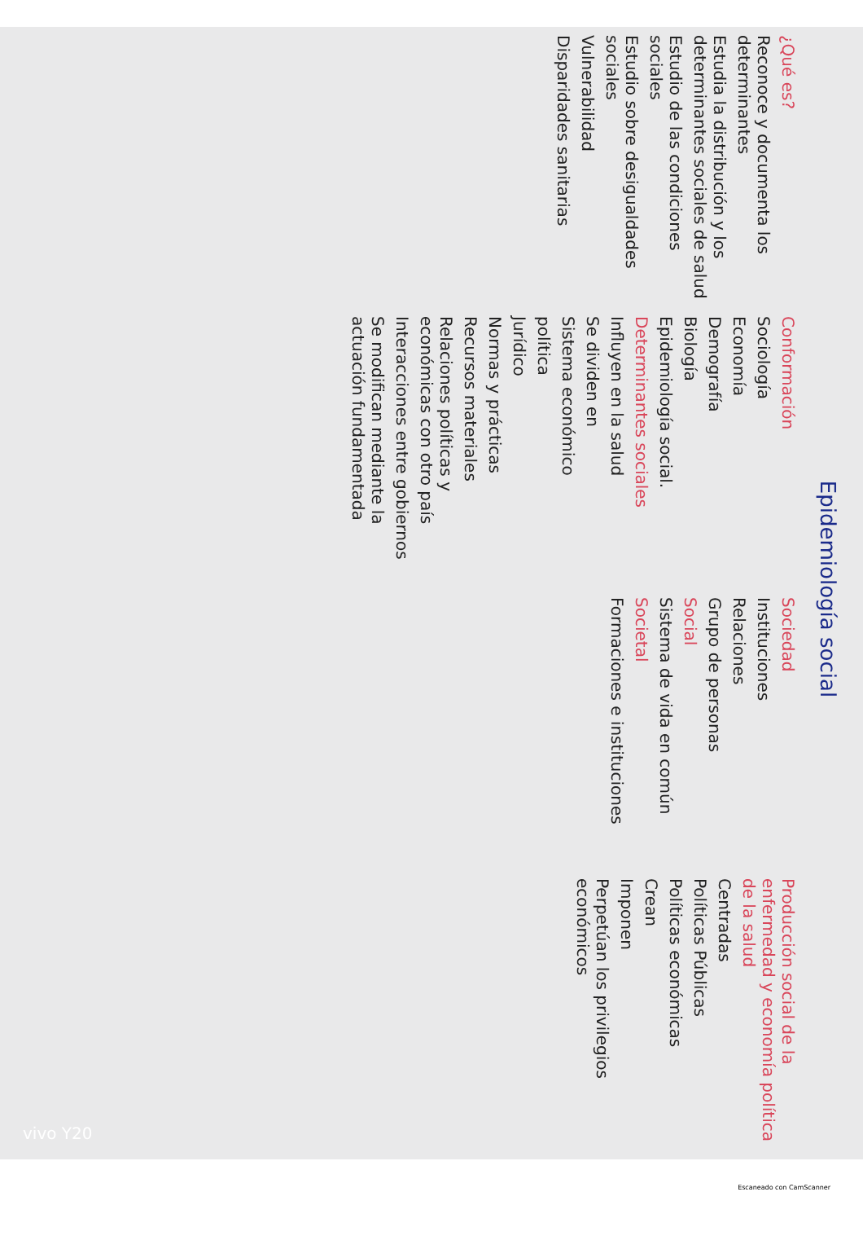Epidemiología social
¿Qué es?
Reconoce y documenta los determinantes
Estudia la distribución y los determinantes sociales de salud
Estudio de las condiciones sociales
Estudio sobre desigualdades sociales
Vulnerabilidad
Disparidades sanitarias
Conformación
Sociología
Economía
Demografía
Biología
Epidemiología social.
Determinantes sociales
Influyen en la salud
Se dividen en
Sistema económico
política
Jurídico
Normas y prácticas
Recursos materiales
Relaciones políticas y económicas con otro país
Interacciones entre gobiernos
Se modifican mediante la actuación fundamentada
Sociedad
Instituciones
Relaciones
Grupo de personas
Social
Sistema de vida en común
Societal
Formaciones e instituciones
Producción social de la enfermedad y economía política de la salud
Centradas
Políticas Públicas
Políticas económicas
Crean
Imponen
Perpetúan los privilegios económicos
vivo Y20
Escaneado con CamScanner